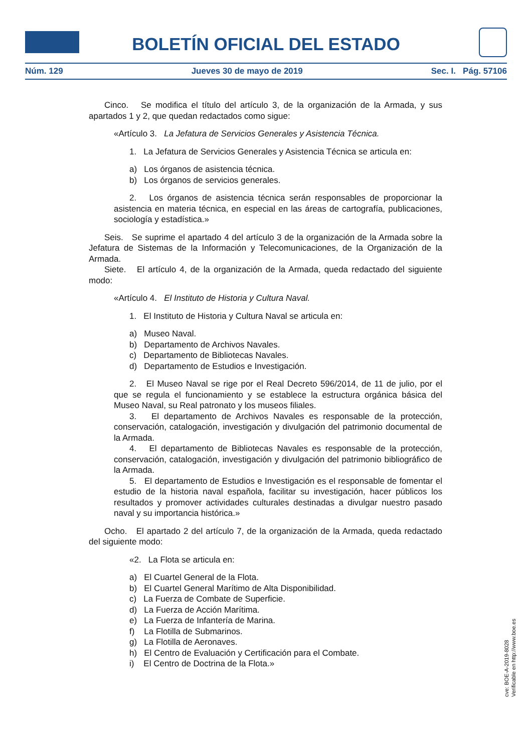BOLETÍN OFICIAL DEL ESTADO
Núm. 129 Jueves 30 de mayo de 2019 Sec. I. Pág. 57106
Cinco. Se modifica el título del artículo 3, de la organización de la Armada, y sus apartados 1 y 2, que quedan redactados como sigue:
«Artículo 3. La Jefatura de Servicios Generales y Asistencia Técnica.
1. La Jefatura de Servicios Generales y Asistencia Técnica se articula en:
a) Los órganos de asistencia técnica.
b) Los órganos de servicios generales.
2. Los órganos de asistencia técnica serán responsables de proporcionar la asistencia en materia técnica, en especial en las áreas de cartografía, publicaciones, sociología y estadística.»
Seis. Se suprime el apartado 4 del artículo 3 de la organización de la Armada sobre la Jefatura de Sistemas de la Información y Telecomunicaciones, de la Organización de la Armada.
Siete. El artículo 4, de la organización de la Armada, queda redactado del siguiente modo:
«Artículo 4. El Instituto de Historia y Cultura Naval.
1. El Instituto de Historia y Cultura Naval se articula en:
a) Museo Naval.
b) Departamento de Archivos Navales.
c) Departamento de Bibliotecas Navales.
d) Departamento de Estudios e Investigación.
2. El Museo Naval se rige por el Real Decreto 596/2014, de 11 de julio, por el que se regula el funcionamiento y se establece la estructura orgánica básica del Museo Naval, su Real patronato y los museos filiales.
3. El departamento de Archivos Navales es responsable de la protección, conservación, catalogación, investigación y divulgación del patrimonio documental de la Armada.
4. El departamento de Bibliotecas Navales es responsable de la protección, conservación, catalogación, investigación y divulgación del patrimonio bibliográfico de la Armada.
5. El departamento de Estudios e Investigación es el responsable de fomentar el estudio de la historia naval española, facilitar su investigación, hacer públicos los resultados y promover actividades culturales destinadas a divulgar nuestro pasado naval y su importancia histórica.»
Ocho. El apartado 2 del artículo 7, de la organización de la Armada, queda redactado del siguiente modo:
«2. La Flota se articula en:
a) El Cuartel General de la Flota.
b) El Cuartel General Marítimo de Alta Disponibilidad.
c) La Fuerza de Combate de Superficie.
d) La Fuerza de Acción Marítima.
e) La Fuerza de Infantería de Marina.
f) La Flotilla de Submarinos.
g) La Flotilla de Aeronaves.
h) El Centro de Evaluación y Certificación para el Combate.
i) El Centro de Doctrina de la Flota.»
cve: BOE-A-2019-8028
Verificable en http://www.boe.es